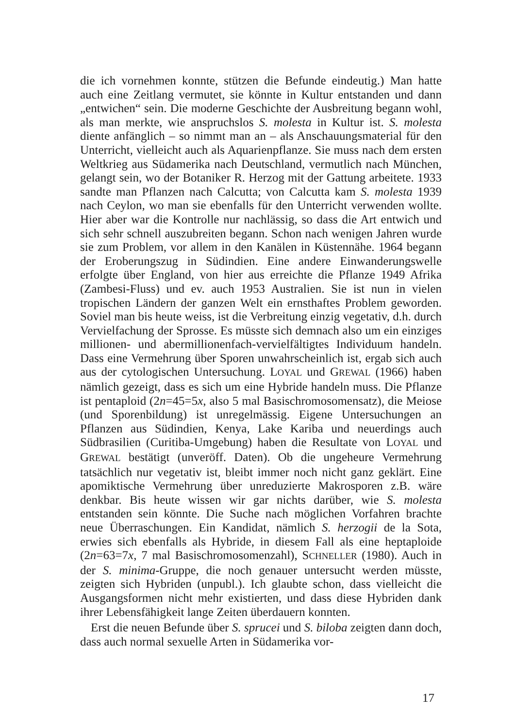die ich vornehmen konnte, stützen die Befunde eindeutig.) Man hatte auch eine Zeitlang vermutet, sie könnte in Kultur entstanden und dann „entwichen“ sein. Die moderne Geschichte der Ausbreitung begann wohl, als man merkte, wie anspruchslos S. molesta in Kultur ist. S. molesta diente anfänglich – so nimmt man an – als Anschauungsmaterial für den Unterricht, vielleicht auch als Aquarienpflanze. Sie muss nach dem ersten Weltkrieg aus Südamerika nach Deutschland, vermutlich nach München, gelangt sein, wo der Botaniker R. Herzog mit der Gattung arbeitete. 1933 sandte man Pflanzen nach Calcutta; von Calcutta kam S. molesta 1939 nach Ceylon, wo man sie ebenfalls für den Unterricht verwenden wollte. Hier aber war die Kontrolle nur nachlässig, so dass die Art entwich und sich sehr schnell auszubreiten begann. Schon nach wenigen Jahren wurde sie zum Problem, vor allem in den Kanälen in Küstennähe. 1964 begann der Eroberungszug in Südindien. Eine andere Einwanderungswelle erfolgte über England, von hier aus erreichte die Pflanze 1949 Afrika (Zambesi-Fluss) und ev. auch 1953 Australien. Sie ist nun in vielen tropischen Ländern der ganzen Welt ein ernsthaftes Problem geworden. Soviel man bis heute weiss, ist die Verbreitung einzig vegetativ, d.h. durch Vervielfachung der Sprosse. Es müsste sich demnach also um ein einziges millionen- und abermillionenfach-vervielfältigtes Individuum handeln. Dass eine Vermehrung über Sporen unwahrscheinlich ist, ergab sich auch aus der cytologischen Untersuchung. LOYAL und GREWAL (1966) haben nämlich gezeigt, dass es sich um eine Hybride handeln muss. Die Pflanze ist pentaploid (2n=45=5x, also 5 mal Basischromosomensatz), die Meiose (und Sporenbildung) ist unregelmässig. Eigene Untersuchungen an Pflanzen aus Südindien, Kenya, Lake Kariba und neuerdings auch Südbrasilien (Curitiba-Umgebung) haben die Resultate von LOYAL und GREWAL bestätigt (unveröff. Daten). Ob die ungeheure Vermehrung tatsächlich nur vegetativ ist, bleibt immer noch nicht ganz geklärt. Eine apomiktische Vermehrung über unreduzierte Makrosporen z.B. wäre denkbar. Bis heute wissen wir gar nichts darüber, wie S. molesta entstanden sein könnte. Die Suche nach möglichen Vorfahren brachte neue Überraschungen. Ein Kandidat, nämlich S. herzogii de la Sota, erwies sich ebenfalls als Hybride, in diesem Fall als eine heptaploide (2n=63=7x, 7 mal Basischromosomenzahl), SCHNELLER (1980). Auch in der S. minima-Gruppe, die noch genauer untersucht werden müsste, zeigten sich Hybriden (unpubl.). Ich glaubte schon, dass vielleicht die Ausgangsformen nicht mehr existierten, und dass diese Hybriden dank ihrer Lebensfähigkeit lange Zeiten überdauern konnten.
Erst die neuen Befunde über S. sprucei und S. biloba zeigten dann doch, dass auch normal sexuelle Arten in Südamerika vor-
17